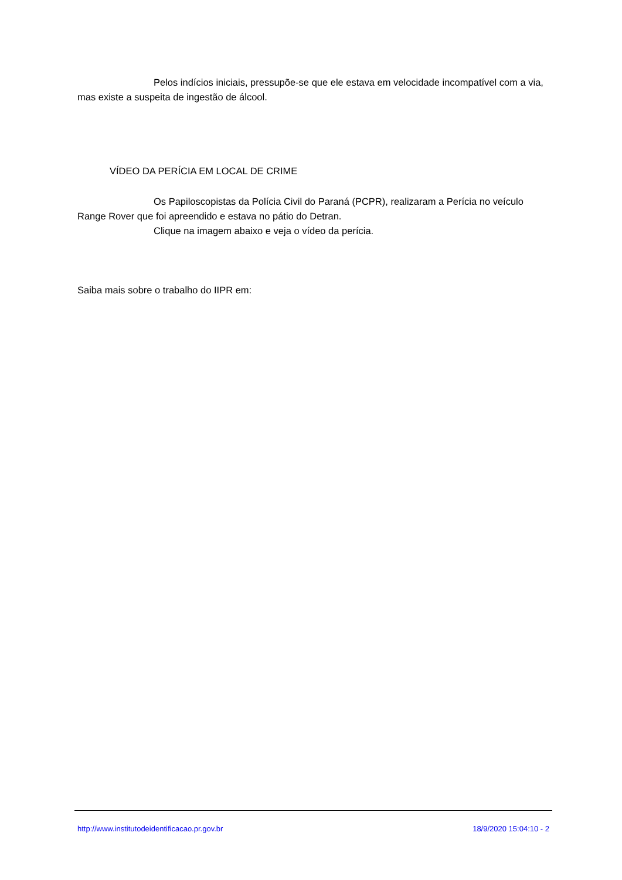Pelos indícios iniciais, pressupõe-se que ele estava em velocidade incompatível com a via, mas existe a suspeita de ingestão de álcool.
VÍDEO DA PERÍCIA EM LOCAL DE CRIME
Os Papiloscopistas da Polícia Civil do Paraná (PCPR), realizaram a Perícia no veículo Range Rover que foi apreendido e estava no pátio do Detran.
Clique na imagem abaixo e veja o vídeo da perícia.
Saiba mais sobre o trabalho do IIPR em:
http://www.institutodeidentificacao.pr.gov.br 18/9/2020 15:04:10 - 2